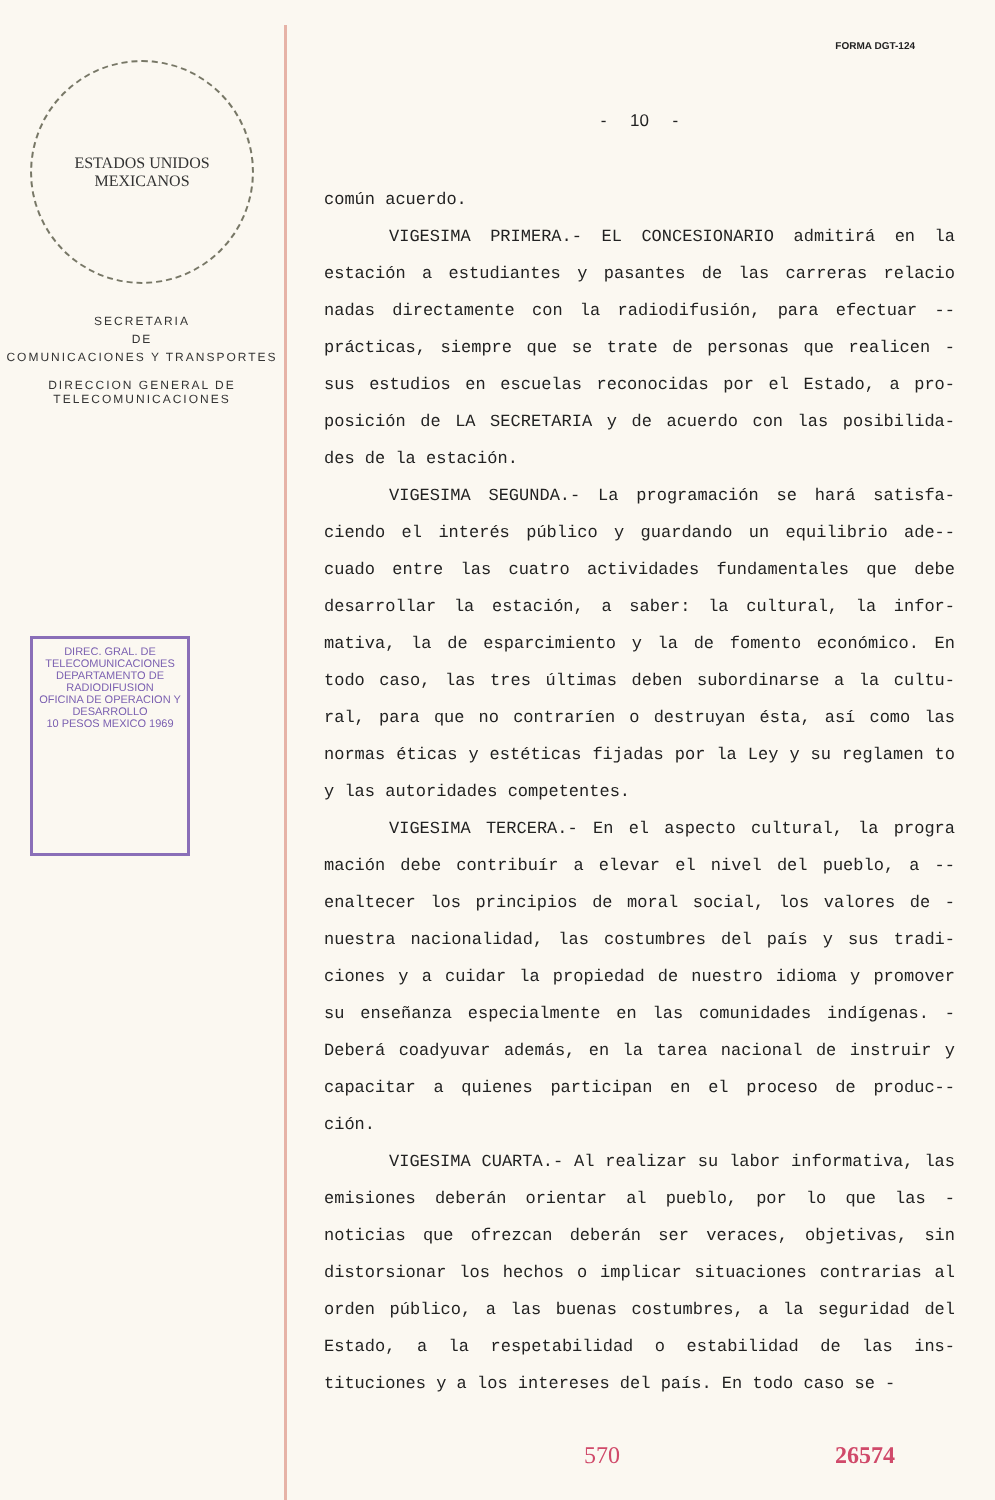ESTADOS UNIDOS MEXICANOS
SECRETARIA
DE
COMUNICACIONES Y TRANSPORTES
DIRECCION GENERAL DE
TELECOMUNICACIONES
DIREC. GRAL. DE TELECOMUNICACIONES DEPARTAMENTO DE RADIODIFUSION
OFICINA DE OPERACION Y DESARROLLO
10 PESOS MEXICO 1969
FORMA DGT-124
- 10 -
común acuerdo.
VIGESIMA PRIMERA.- EL CONCESIONARIO admitirá en la estación a estudiantes y pasantes de las carreras relacio nadas directamente con la radiodifusión, para efectuar -- prácticas, siempre que se trate de personas que realicen - sus estudios en escuelas reconocidas por el Estado, a pro- posición de LA SECRETARIA y de acuerdo con las posibilida- des de la estación.
VIGESIMA SEGUNDA.- La programación se hará satisfa- ciendo el interés público y guardando un equilibrio ade-- cuado entre las cuatro actividades fundamentales que debe desarrollar la estación, a saber: la cultural, la infor- mativa, la de esparcimiento y la de fomento económico. En todo caso, las tres últimas deben subordinarse a la cultu- ral, para que no contraríen o destruyan ésta, así como las normas éticas y estéticas fijadas por la Ley y su reglamen to y las autoridades competentes.
VIGESIMA TERCERA.- En el aspecto cultural, la progra mación debe contribuír a elevar el nivel del pueblo, a -- enaltecer los principios de moral social, los valores de - nuestra nacionalidad, las costumbres del país y sus tradi- ciones y a cuidar la propiedad de nuestro idioma y promover su enseñanza especialmente en las comunidades indígenas. - Deberá coadyuvar además, en la tarea nacional de instruir y capacitar a quienes participan en el proceso de produc-- ción.
VIGESIMA CUARTA.- Al realizar su labor informativa, las emisiones deberán orientar al pueblo, por lo que las - noticias que ofrezcan deberán ser veraces, objetivas, sin distorsionar los hechos o implicar situaciones contrarias al orden público, a las buenas costumbres, a la seguridad del Estado, a la respetabilidad o estabilidad de las ins- tituciones y a los intereses del país. En todo caso se -
570 26574